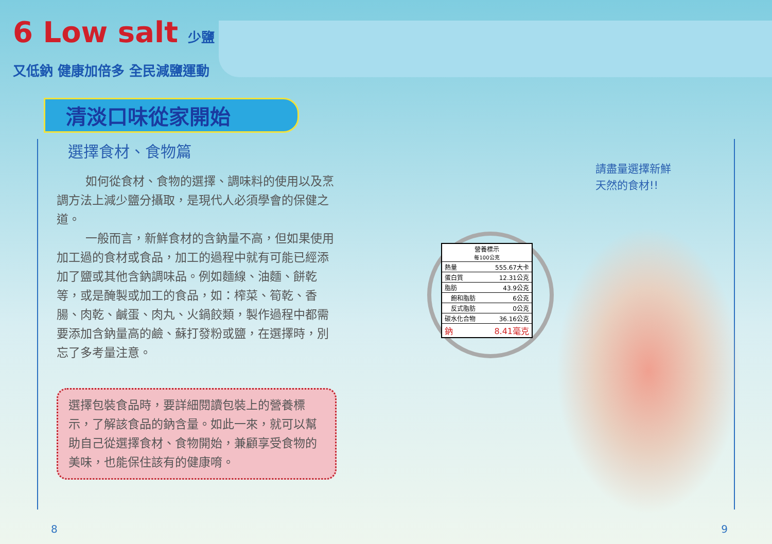6 Low salt 少鹽又低鈉 健康加倍多 全民減鹽運動
清淡口味從家開始
選擇食材、食物篇
如何從食材、食物的選擇、調味料的使用以及烹調方法上減少鹽分攝取，是現代人必須學會的保健之道。
一般而言，新鮮食材的含鈉量不高，但如果使用加工過的食材或食品，加工的過程中就有可能已經添加了鹽或其他含鈉調味品。例如麵線、油麵、餅乾等，或是醃製或加工的食品，如：榨菜、筍乾、香腸、肉乾、鹹蛋、肉丸、火鍋餃類，製作過程中都需要添加含鈉量高的鹼、蘇打發粉或鹽，在選擇時，別忘了多考量注意。
選擇包裝食品時，要詳細閱讀包裝上的營養標示，了解該食品的鈉含量。如此一來，就可以幫助自己從選擇食材、食物開始，兼顧享受食物的美味，也能保住該有的健康唷。
8
9
請盡量選擇新鮮
天然的食材!!
| 營養標示 每100公克 | |
| --- | --- |
| 熱量 | 555.67大卡 |
| 蛋白質 | 12.31公克 |
| 脂肪 | 43.9公克 |
| 飽和脂肪 | 6公克 |
| 反式脂肪 | 0公克 |
| 碳水化合物 | 36.16公克 |
| 鈉 | 8.41毫克 |